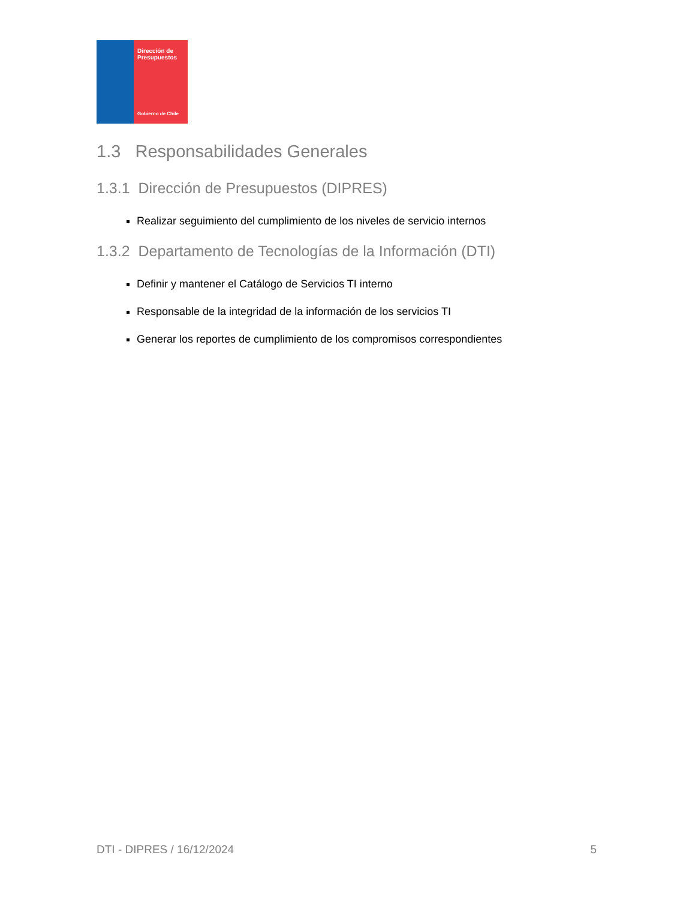Dirección de
Presupuestos
Gobierno de Chile
1.3 Responsabilidades Generales
1.3.1 Dirección de Presupuestos (DIPRES)
Realizar seguimiento del cumplimiento de los niveles de servicio internos
1.3.2 Departamento de Tecnologías de la Información (DTI)
Definir y mantener el Catálogo de Servicios TI interno
Responsable de la integridad de la información de los servicios TI
Generar los reportes de cumplimiento de los compromisos correspondientes
DTI - DIPRES / 16/12/2024 5